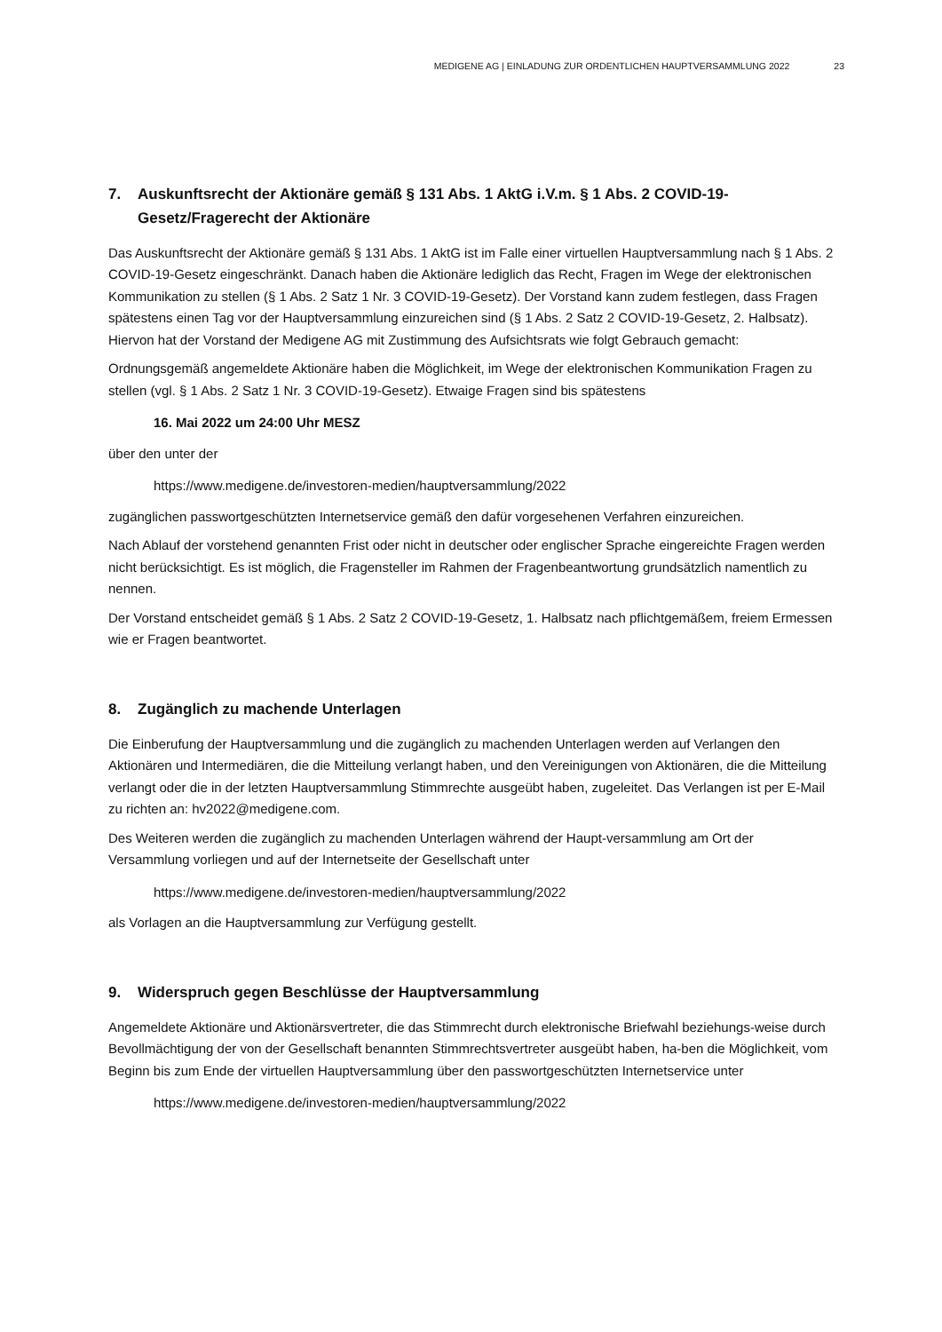MEDIGENE AG | EINLADUNG ZUR ORDENTLICHEN HAUPTVERSAMMLUNG 2022 23
7. Auskunftsrecht der Aktionäre gemäß § 131 Abs. 1 AktG i.V.m. § 1 Abs. 2 COVID-19-Gesetz/Fragerecht der Aktionäre
Das Auskunftsrecht der Aktionäre gemäß § 131 Abs. 1 AktG ist im Falle einer virtuellen Hauptversammlung nach § 1 Abs. 2 COVID-19-Gesetz eingeschränkt. Danach haben die Aktionäre lediglich das Recht, Fragen im Wege der elektronischen Kommunikation zu stellen (§ 1 Abs. 2 Satz 1 Nr. 3 COVID-19-Gesetz). Der Vorstand kann zudem festlegen, dass Fragen spätestens einen Tag vor der Hauptversammlung einzureichen sind (§ 1 Abs. 2 Satz 2 COVID-19-Gesetz, 2. Halbsatz). Hiervon hat der Vorstand der Medigene AG mit Zustimmung des Aufsichtsrats wie folgt Gebrauch gemacht:
Ordnungsgemäß angemeldete Aktionäre haben die Möglichkeit, im Wege der elektronischen Kommunikation Fragen zu stellen (vgl. § 1 Abs. 2 Satz 1 Nr. 3 COVID-19-Gesetz). Etwaige Fragen sind bis spätestens
16. Mai 2022 um 24:00 Uhr MESZ
über den unter der
https://www.medigene.de/investoren-medien/hauptversammlung/2022
zugänglichen passwortgeschützten Internetservice gemäß den dafür vorgesehenen Verfahren einzureichen.
Nach Ablauf der vorstehend genannten Frist oder nicht in deutscher oder englischer Sprache eingereichte Fragen werden nicht berücksichtigt. Es ist möglich, die Fragensteller im Rahmen der Fragenbeantwortung grundsätzlich namentlich zu nennen.
Der Vorstand entscheidet gemäß § 1 Abs. 2 Satz 2 COVID-19-Gesetz, 1. Halbsatz nach pflichtgemäßem, freiem Ermessen wie er Fragen beantwortet.
8. Zugänglich zu machende Unterlagen
Die Einberufung der Hauptversammlung und die zugänglich zu machenden Unterlagen werden auf Verlangen den Aktionären und Intermediären, die die Mitteilung verlangt haben, und den Vereinigungen von Aktionären, die die Mitteilung verlangt oder die in der letzten Hauptversammlung Stimmrechte ausgeübt haben, zugeleitet. Das Verlangen ist per E-Mail zu richten an: hv2022@medigene.com.
Des Weiteren werden die zugänglich zu machenden Unterlagen während der Haupt-versammlung am Ort der Versammlung vorliegen und auf der Internetseite der Gesellschaft unter
https://www.medigene.de/investoren-medien/hauptversammlung/2022
als Vorlagen an die Hauptversammlung zur Verfügung gestellt.
9. Widerspruch gegen Beschlüsse der Hauptversammlung
Angemeldete Aktionäre und Aktionärsvertreter, die das Stimmrecht durch elektronische Briefwahl beziehungs-weise durch Bevollmächtigung der von der Gesellschaft benannten Stimmrechtsvertreter ausgeübt haben, ha-ben die Möglichkeit, vom Beginn bis zum Ende der virtuellen Hauptversammlung über den passwortgeschützten Internetservice unter
https://www.medigene.de/investoren-medien/hauptversammlung/2022